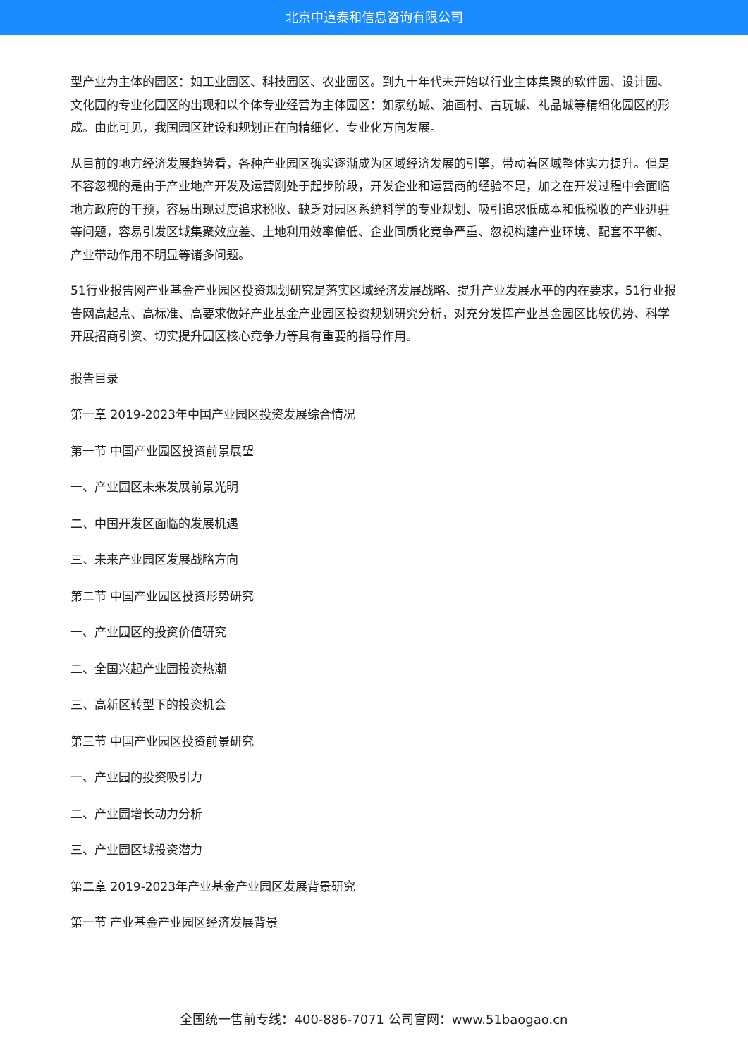北京中道泰和信息咨询有限公司
型产业为主体的园区：如工业园区、科技园区、农业园区。到九十年代末开始以行业主体集聚的软件园、设计园、文化园的专业化园区的出现和以个体专业经营为主体园区：如家纺城、油画村、古玩城、礼品城等精细化园区的形成。由此可见，我国园区建设和规划正在向精细化、专业化方向发展。
从目前的地方经济发展趋势看，各种产业园区确实逐渐成为区域经济发展的引擎，带动着区域整体实力提升。但是不容忽视的是由于产业地产开发及运营刚处于起步阶段，开发企业和运营商的经验不足，加之在开发过程中会面临地方政府的干预，容易出现过度追求税收、缺乏对园区系统科学的专业规划、吸引追求低成本和低税收的产业进驻等问题，容易引发区域集聚效应差、土地利用效率偏低、企业同质化竞争严重、忽视构建产业环境、配套不平衡、产业带动作用不明显等诸多问题。
51行业报告网产业基金产业园区投资规划研究是落实区域经济发展战略、提升产业发展水平的内在要求，51行业报告网高起点、高标准、高要求做好产业基金产业园区投资规划研究分析，对充分发挥产业基金园区比较优势、科学开展招商引资、切实提升园区核心竞争力等具有重要的指导作用。
报告目录
第一章 2019-2023年中国产业园区投资发展综合情况
第一节 中国产业园区投资前景展望
一、产业园区未来发展前景光明
二、中国开发区面临的发展机遇
三、未来产业园区发展战略方向
第二节 中国产业园区投资形势研究
一、产业园区的投资价值研究
二、全国兴起产业园投资热潮
三、高新区转型下的投资机会
第三节 中国产业园区投资前景研究
一、产业园的投资吸引力
二、产业园增长动力分析
三、产业园区域投资潜力
第二章 2019-2023年产业基金产业园区发展背景研究
第一节 产业基金产业园区经济发展背景
全国统一售前专线：400-886-7071 公司官网：www.51baogao.cn